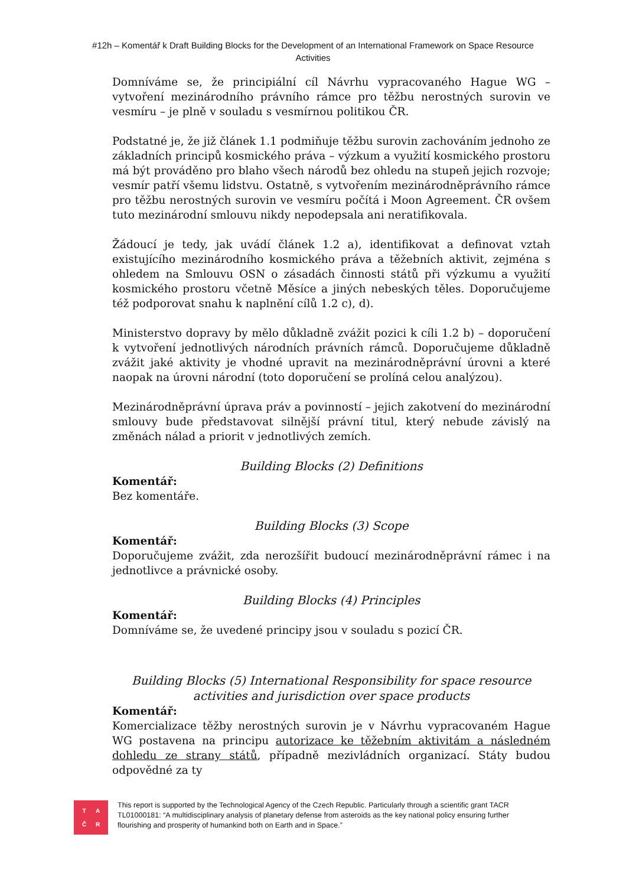#12h – Komentář k Draft Building Blocks for the Development of an International Framework on Space Resource Activities
Domníváme se, že principiální cíl Návrhu vypracovaného Hague WG – vytvoření mezinárodního právního rámce pro těžbu nerostných surovin ve vesmíru – je plně v souladu s vesmírnou politikou ČR.
Podstatné je, že již článek 1.1 podmiňuje těžbu surovin zachováním jednoho ze základních principů kosmického práva – výzkum a využití kosmického prostoru má být prováděno pro blaho všech národů bez ohledu na stupeň jejich rozvoje; vesmír patří všemu lidstvu. Ostatně, s vytvořením mezinárodněprávního rámce pro těžbu nerostných surovin ve vesmíru počítá i Moon Agreement. ČR ovšem tuto mezinárodní smlouvu nikdy nepodepsala ani neratifikovala.
Žádoucí je tedy, jak uvádí článek 1.2 a), identifikovat a definovat vztah existujícího mezinárodního kosmického práva a těžebních aktivit, zejména s ohledem na Smlouvu OSN o zásadách činnosti států při výzkumu a využití kosmického prostoru včetně Měsíce a jiných nebeských těles. Doporučujeme též podporovat snahu k naplnění cílů 1.2 c), d).
Ministerstvo dopravy by mělo důkladně zvážit pozici k cíli 1.2 b) – doporučení k vytvoření jednotlivých národních právních rámců. Doporučujeme důkladně zvážit jaké aktivity je vhodné upravit na mezinárodněprávní úrovni a které naopak na úrovni národní (toto doporučení se prolíná celou analýzou).
Mezinárodněprávní úprava práv a povinností – jejich zakotvení do mezinárodní smlouvy bude představovat silnější právní titul, který nebude závislý na změnách nálad a priorit v jednotlivých zemích.
Building Blocks (2) Definitions
Komentář:
Bez komentáře.
Building Blocks (3) Scope
Komentář:
Doporučujeme zvážit, zda nerozšířit budoucí mezinárodněprávní rámec i na jednotlivce a právnické osoby.
Building Blocks (4) Principles
Komentář:
Domníváme se, že uvedené principy jsou v souladu s pozicí ČR.
Building Blocks (5) International Responsibility for space resource activities and jurisdiction over space products
Komentář:
Komercializace těžby nerostných surovin je v Návrhu vypracovaném Hague WG postavena na principu autorizace ke těžebním aktivitám a následném dohledu ze strany států, případně mezivládních organizací. Státy budou odpovědné za ty
TAČR
This report is supported by the Technological Agency of the Czech Republic. Particularly through a scientific grant TACR TL01000181: “A multidisciplinary analysis of planetary defense from asteroids as the key national policy ensuring further flourishing and prosperity of humankind both on Earth and in Space.”